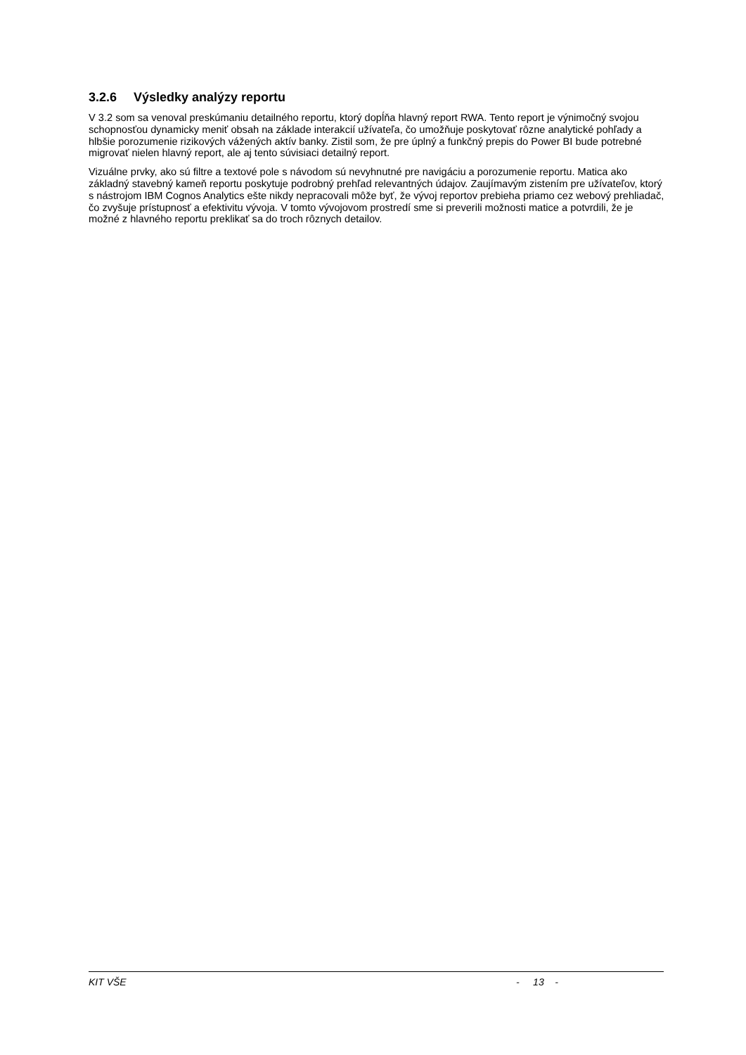3.2.6 Výsledky analýzy reportu
V 3.2 som sa venoval preskúmaniu detailného reportu, ktorý dopĺňa hlavný report RWA. Tento report je výnimočný svojou schopnosťou dynamicky meniť obsah na základe interakcií užívateľa, čo umožňuje poskytovať rôzne analytické pohľady a hlbšie porozumenie rizikových vážených aktív banky. Zistil som, že pre úplný a funkčný prepis do Power BI bude potrebné migrovať nielen hlavný report, ale aj tento súvisiaci detailný report.
Vizuálne prvky, ako sú filtre a textové pole s návodom sú nevyhnutné pre navigáciu a porozumenie reportu. Matica ako základný stavebný kameň reportu poskytuje podrobný prehľad relevantných údajov. Zaujímavým zistením pre užívateľov, ktorý s nástrojom IBM Cognos Analytics ešte nikdy nepracovali môže byť, že vývoj reportov prebieha priamo cez webový prehliadač, čo zvyšuje prístupnosť a efektivitu vývoja. V tomto vývojovom prostredí sme si preverili možnosti matice a potvrdili, že je možné z hlavného reportu preklikať sa do troch rôznych detailov.
KIT VŠE - 13 -